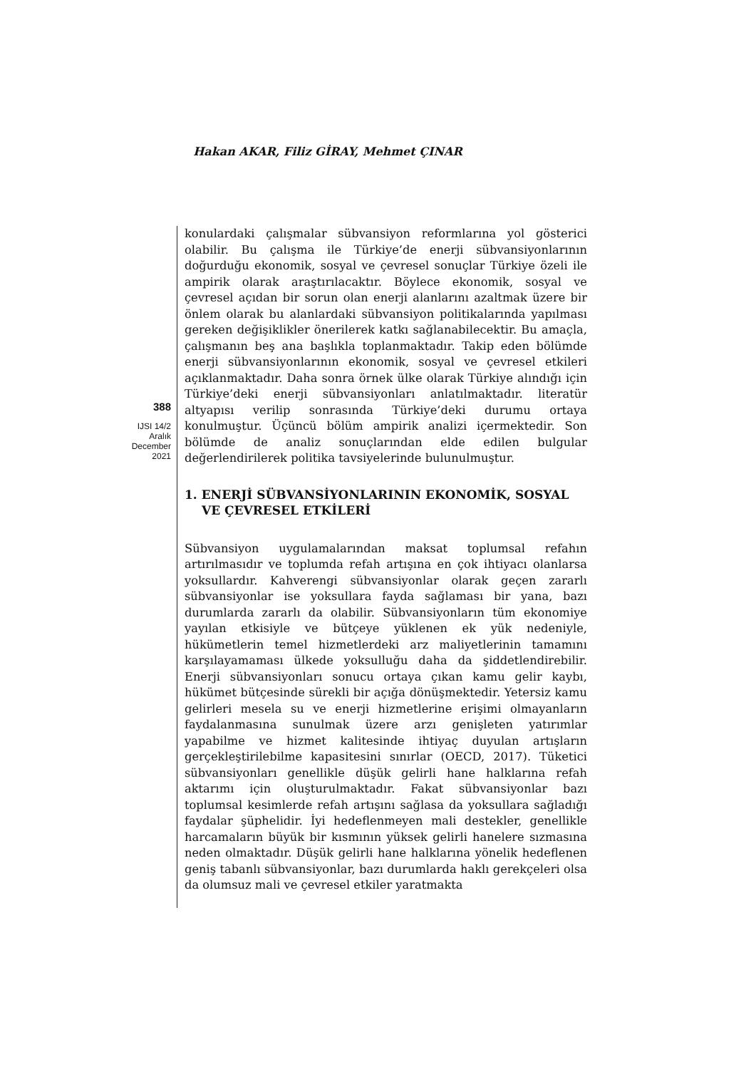Hakan AKAR, Filiz GİRAY, Mehmet ÇINAR
388
IJSI 14/2
Aralık
December
2021
konulardaki çalışmalar sübvansiyon reformlarına yol gösterici olabilir. Bu çalışma ile Türkiye’de enerji sübvansiyonlarının doğurduğu ekonomik, sosyal ve çevresel sonuçlar Türkiye özeli ile ampirik olarak araştırılacaktır. Böylece ekonomik, sosyal ve çevresel açıdan bir sorun olan enerji alanlarını azaltmak üzere bir önlem olarak bu alanlardaki sübvansiyon politikalarında yapılması gereken değişiklikler önerilerek katkı sağlanabilecektir. Bu amaçla, çalışmanın beş ana başlıkla toplanmaktadır. Takip eden bölümde enerji sübvansiyonlarının ekonomik, sosyal ve çevresel etkileri açıklanmaktadır. Daha sonra örnek ülke olarak Türkiye alındığı için Türkiye’deki enerji sübvansiyonları anlatılmaktadır. literatür altyapısı verilip sonrasında Türkiye’deki durumu ortaya konulmuştur. Üçüncü bölüm ampirik analizi içermektedir. Son bölümde de analiz sonuçlarından elde edilen bulgular değerlendirilerek politika tavsiyelerinde bulunulmuştur.
1. ENERJİ SÜBVANSİYONLARININ EKONOMİK, SOSYAL VE ÇEVRESEL ETKİLERİ
Sübvansiyon uygulamalarından maksat toplumsal refahın artırılmasıdır ve toplumda refah artışına en çok ihtiyacı olanlarsa yoksullardır. Kahverengi sübvansiyonlar olarak geçen zararlı sübvansiyonlar ise yoksullara fayda sağlaması bir yana, bazı durumlarda zararlı da olabilir. Sübvansiyonların tüm ekonomiye yayılan etkisiyle ve bütçeye yüklenen ek yük nedeniyle, hükümetlerin temel hizmetlerdeki arz maliyetlerinin tamamını karşılayamaması ülkede yoksulluğu daha da şiddetlendirebilir. Enerji sübvansiyonları sonucu ortaya çıkan kamu gelir kaybı, hükümet bütçesinde sürekli bir açığa dönüşmektedir. Yetersiz kamu gelirleri mesela su ve enerji hizmetlerine erişimi olmayanların faydalanmasına sunulmak üzere arzı genişleten yatırımlar yapabilme ve hizmet kalitesinde ihtiyaç duyulan artışların gerçekleştirilebilme kapasitesini sınırlar (OECD, 2017). Tüketici sübvansiyonları genellikle düşük gelirli hane halklarına refah aktarımı için oluşturulmaktadır. Fakat sübvansiyonlar bazı toplumsal kesimlerde refah artışını sağlasa da yoksullara sağladığı faydalar şüphelidir. İyi hedeflenmeyen mali destekler, genellikle harcamaların büyük bir kısmının yüksek gelirli hanelere sızmasına neden olmaktadır. Düşük gelirli hane halklarına yönelik hedeflenen geniş tabanlı sübvansiyonlar, bazı durumlarda haklı gerekçeleri olsa da olumsuz mali ve çevresel etkiler yaratmakta